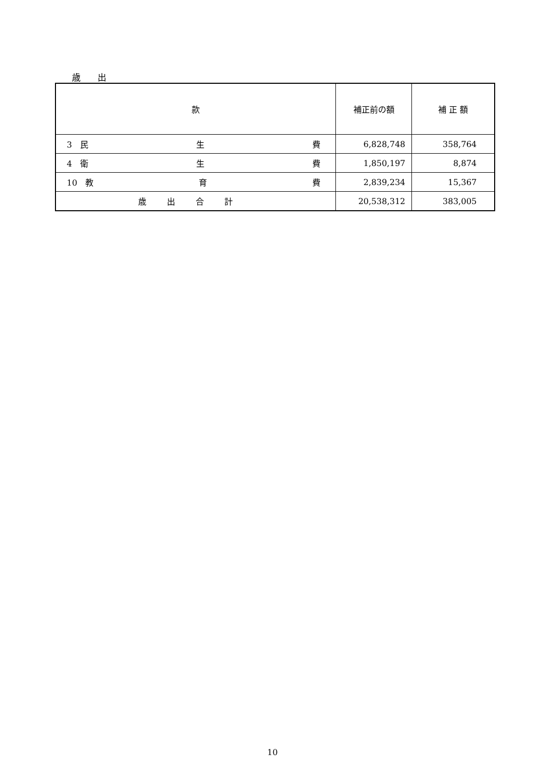歳 出
| 款 | 補正前の額 | 補 正 額 |
| --- | --- | --- |
| 3 民 生 費 | 6,828,748 | 358,764 |
| 4 衛 生 費 | 1,850,197 | 8,874 |
| 10 教 育 費 | 2,839,234 | 15,367 |
| 歳出合計 | 20,538,312 | 383,005 |
10